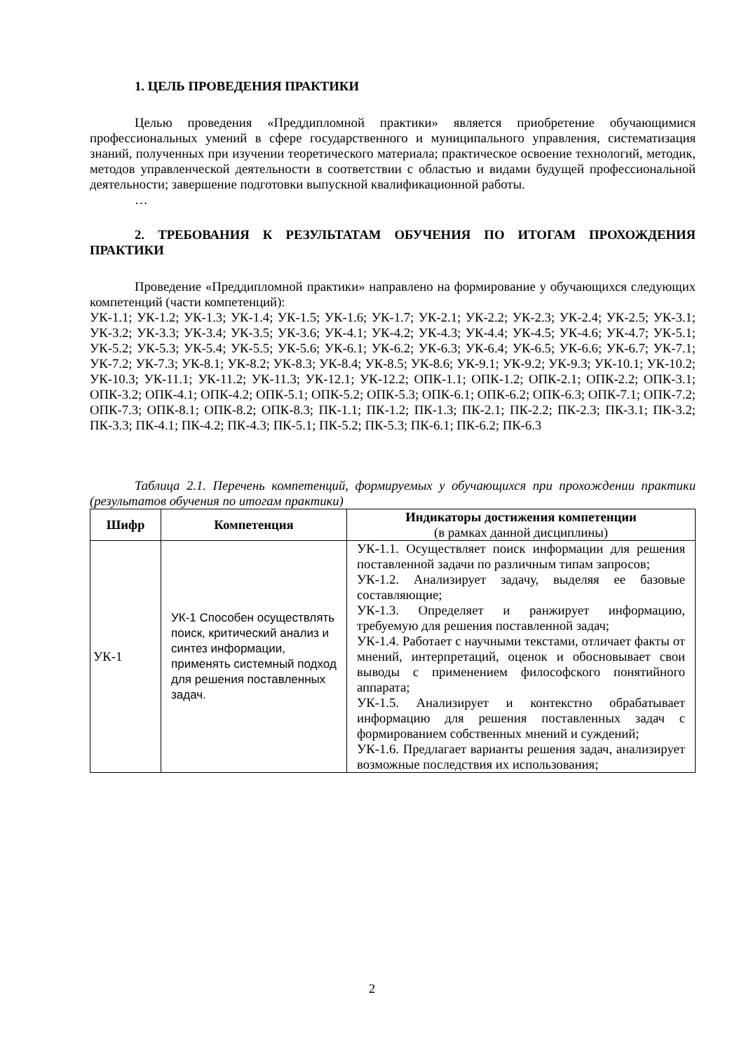1. ЦЕЛЬ ПРОВЕДЕНИЯ ПРАКТИКИ
Целью проведения «Преддипломной практики» является приобретение обучающимися профессиональных умений в сфере государственного и муниципального управления, систематизация знаний, полученных при изучении теоретического материала; практическое освоение технологий, методик, методов управленческой деятельности в соответствии с областью и видами будущей профессиональной деятельности; завершение подготовки выпускной квалификационной работы.
…
2. ТРЕБОВАНИЯ К РЕЗУЛЬТАТАМ ОБУЧЕНИЯ ПО ИТОГАМ ПРОХОЖДЕНИЯ ПРАКТИКИ
Проведение «Преддипломной практики» направлено на формирование у обучающихся следующих компетенций (части компетенций):
УК-1.1; УК-1.2; УК-1.3; УК-1.4; УК-1.5; УК-1.6; УК-1.7; УК-2.1; УК-2.2; УК-2.3; УК-2.4; УК-2.5; УК-3.1; УК-3.2; УК-3.3; УК-3.4; УК-3.5; УК-3.6; УК-4.1; УК-4.2; УК-4.3; УК-4.4; УК-4.5; УК-4.6; УК-4.7; УК-5.1; УК-5.2; УК-5.3; УК-5.4; УК-5.5; УК-5.6; УК-6.1; УК-6.2; УК-6.3; УК-6.4; УК-6.5; УК-6.6; УК-6.7; УК-7.1; УК-7.2; УК-7.3; УК-8.1; УК-8.2; УК-8.3; УК-8.4; УК-8.5; УК-8.6; УК-9.1; УК-9.2; УК-9.3; УК-10.1; УК-10.2; УК-10.3; УК-11.1; УК-11.2; УК-11.3; УК-12.1; УК-12.2; ОПК-1.1; ОПК-1.2; ОПК-2.1; ОПК-2.2; ОПК-3.1; ОПК-3.2; ОПК-4.1; ОПК-4.2; ОПК-5.1; ОПК-5.2; ОПК-5.3; ОПК-6.1; ОПК-6.2; ОПК-6.3; ОПК-7.1; ОПК-7.2; ОПК-7.3; ОПК-8.1; ОПК-8.2; ОПК-8.3; ПК-1.1; ПК-1.2; ПК-1.3; ПК-2.1; ПК-2.2; ПК-2.3; ПК-3.1; ПК-3.2; ПК-3.3; ПК-4.1; ПК-4.2; ПК-4.3; ПК-5.1; ПК-5.2; ПК-5.3; ПК-6.1; ПК-6.2; ПК-6.3
Таблица 2.1. Перечень компетенций, формируемых у обучающихся при прохождении практики (результатов обучения по итогам практики)
| Шифр | Компетенция | Индикаторы достижения компетенции (в рамках данной дисциплины) |
| --- | --- | --- |
| УК-1 | УК-1 Способен осуществлять поиск, критический анализ и синтез информации, применять системный подход для решения поставленных задач. | УК-1.1. Осуществляет поиск информации для решения поставленной задачи по различным типам запросов; УК-1.2. Анализирует задачу, выделяя ее базовые составляющие; УК-1.3. Определяет и ранжирует информацию, требуемую для решения поставленной задач; УК-1.4. Работает с научными текстами, отличает факты от мнений, интерпретаций, оценок и обосновывает свои выводы с применением философского понятийного аппарата; УК-1.5. Анализирует и контекстно обрабатывает информацию для решения поставленных задач с формированием собственных мнений и суждений; УК-1.6. Предлагает варианты решения задач, анализирует возможные последствия их использования; |
2